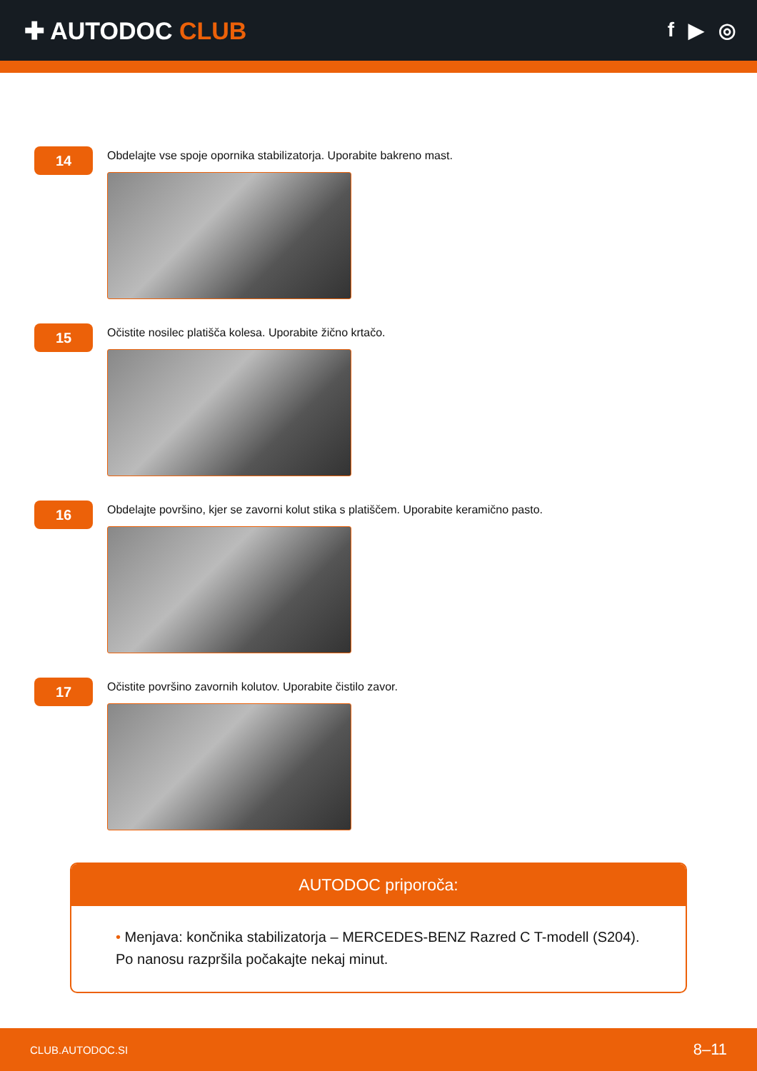✚ AUTODOC CLUB
f ▶ ◎
14
Obdelajte vse spoje opornika stabilizatorja. Uporabite bakreno mast.
15
Očistite nosilec platišča kolesa. Uporabite žično krtačo.
16
Obdelajte površino, kjer se zavorni kolut stika s platiščem. Uporabite keramično pasto.
17
Očistite površino zavornih kolutov. Uporabite čistilo zavor.
AUTODOC priporoča:
• Menjava: končnika stabilizatorja – MERCEDES-BENZ Razred C T-modell (S204).
Po nanosu razpršila počakajte nekaj minut.
CLUB.AUTODOC.SI 8–11